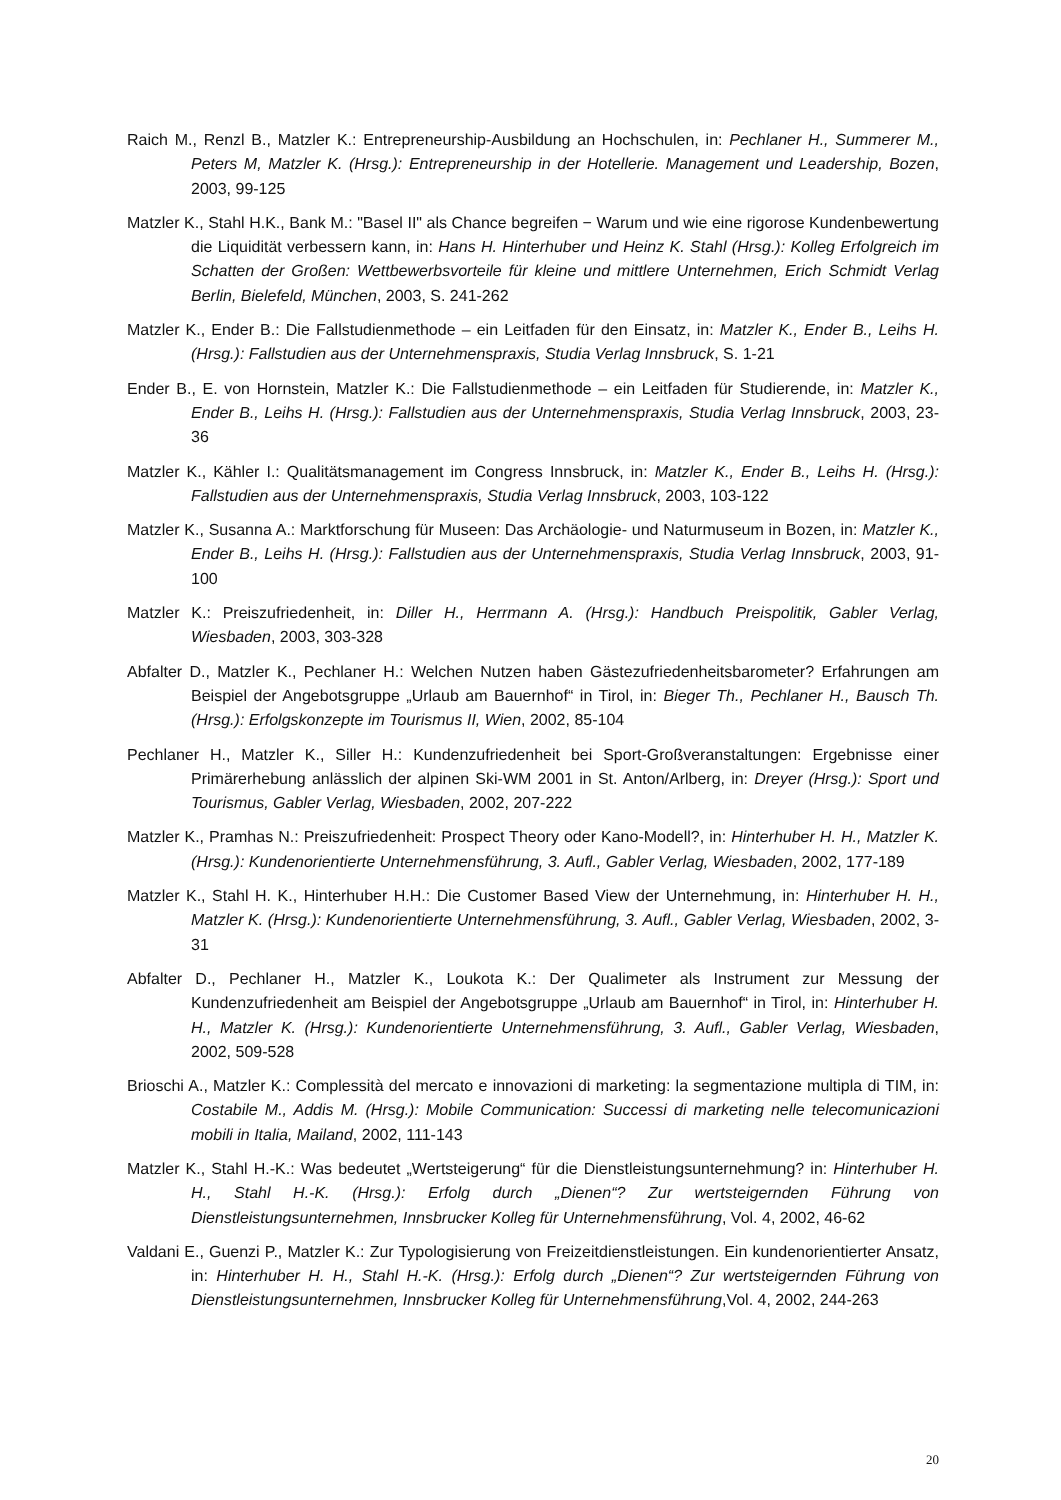Raich M., Renzl B., Matzler K.: Entrepreneurship-Ausbildung an Hochschulen, in: Pechlaner H., Summerer M., Peters M, Matzler K. (Hrsg.): Entrepreneurship in der Hotellerie. Management und Leadership, Bozen, 2003, 99-125
Matzler K., Stahl H.K., Bank M.: "Basel II" als Chance begreifen − Warum und wie eine rigorose Kundenbewertung die Liquidität verbessern kann, in: Hans H. Hinterhuber und Heinz K. Stahl (Hrsg.): Kolleg Erfolgreich im Schatten der Großen: Wettbewerbsvorteile für kleine und mittlere Unternehmen, Erich Schmidt Verlag Berlin, Bielefeld, München, 2003, S. 241-262
Matzler K., Ender B.: Die Fallstudienmethode – ein Leitfaden für den Einsatz, in: Matzler K., Ender B., Leihs H. (Hrsg.): Fallstudien aus der Unternehmenspraxis, Studia Verlag Innsbruck, S. 1-21
Ender B., E. von Hornstein, Matzler K.: Die Fallstudienmethode – ein Leitfaden für Studierende, in: Matzler K., Ender B., Leihs H. (Hrsg.): Fallstudien aus der Unternehmenspraxis, Studia Verlag Innsbruck, 2003, 23-36
Matzler K., Kähler I.: Qualitätsmanagement im Congress Innsbruck, in: Matzler K., Ender B., Leihs H. (Hrsg.): Fallstudien aus der Unternehmenspraxis, Studia Verlag Innsbruck, 2003, 103-122
Matzler K., Susanna A.: Marktforschung für Museen: Das Archäologie- und Naturmuseum in Bozen, in: Matzler K., Ender B., Leihs H. (Hrsg.): Fallstudien aus der Unternehmenspraxis, Studia Verlag Innsbruck, 2003, 91-100
Matzler K.: Preiszufriedenheit, in: Diller H., Herrmann A. (Hrsg.): Handbuch Preispolitik, Gabler Verlag, Wiesbaden, 2003, 303-328
Abfalter D., Matzler K., Pechlaner H.: Welchen Nutzen haben Gästezufriedenheitsbarometer? Erfahrungen am Beispiel der Angebotsgruppe „Urlaub am Bauernhof“ in Tirol, in: Bieger Th., Pechlaner H., Bausch Th. (Hrsg.): Erfolgskonzepte im Tourismus II, Wien, 2002, 85-104
Pechlaner H., Matzler K., Siller H.: Kundenzufriedenheit bei Sport-Großveranstaltungen: Ergebnisse einer Primärerhebung anlässlich der alpinen Ski-WM 2001 in St. Anton/Arlberg, in: Dreyer (Hrsg.): Sport und Tourismus, Gabler Verlag, Wiesbaden, 2002, 207-222
Matzler K., Pramhas N.: Preiszufriedenheit: Prospect Theory oder Kano-Modell?, in: Hinterhuber H. H., Matzler K. (Hrsg.): Kundenorientierte Unternehmensführung, 3. Aufl., Gabler Verlag, Wiesbaden, 2002, 177-189
Matzler K., Stahl H. K., Hinterhuber H.H.: Die Customer Based View der Unternehmung, in: Hinterhuber H. H., Matzler K. (Hrsg.): Kundenorientierte Unternehmensführung, 3. Aufl., Gabler Verlag, Wiesbaden, 2002, 3-31
Abfalter D., Pechlaner H., Matzler K., Loukota K.: Der Qualimeter als Instrument zur Messung der Kundenzufriedenheit am Beispiel der Angebotsgruppe „Urlaub am Bauernhof“ in Tirol, in: Hinterhuber H. H., Matzler K. (Hrsg.): Kundenorientierte Unternehmensführung, 3. Aufl., Gabler Verlag, Wiesbaden, 2002, 509-528
Brioschi A., Matzler K.: Complessità del mercato e innovazioni di marketing: la segmentazione multipla di TIM, in: Costabile M., Addis M. (Hrsg.): Mobile Communication: Successi di marketing nelle telecomunicazioni mobili in Italia, Mailand, 2002, 111-143
Matzler K., Stahl H.-K.: Was bedeutet „Wertsteigerung“ für die Dienstleistungsunternehmung? in: Hinterhuber H. H., Stahl H.-K. (Hrsg.): Erfolg durch „Dienen“? Zur wertsteigernden Führung von Dienstleistungsunternehmen, Innsbrucker Kolleg für Unternehmensführung, Vol. 4, 2002, 46-62
Valdani E., Guenzi P., Matzler K.: Zur Typologisierung von Freizeitdienstleistungen. Ein kundenorientierter Ansatz, in: Hinterhuber H. H., Stahl H.-K. (Hrsg.): Erfolg durch „Dienen“? Zur wertsteigernden Führung von Dienstleistungsunternehmen, Innsbrucker Kolleg für Unternehmensführung,Vol. 4, 2002, 244-263
20